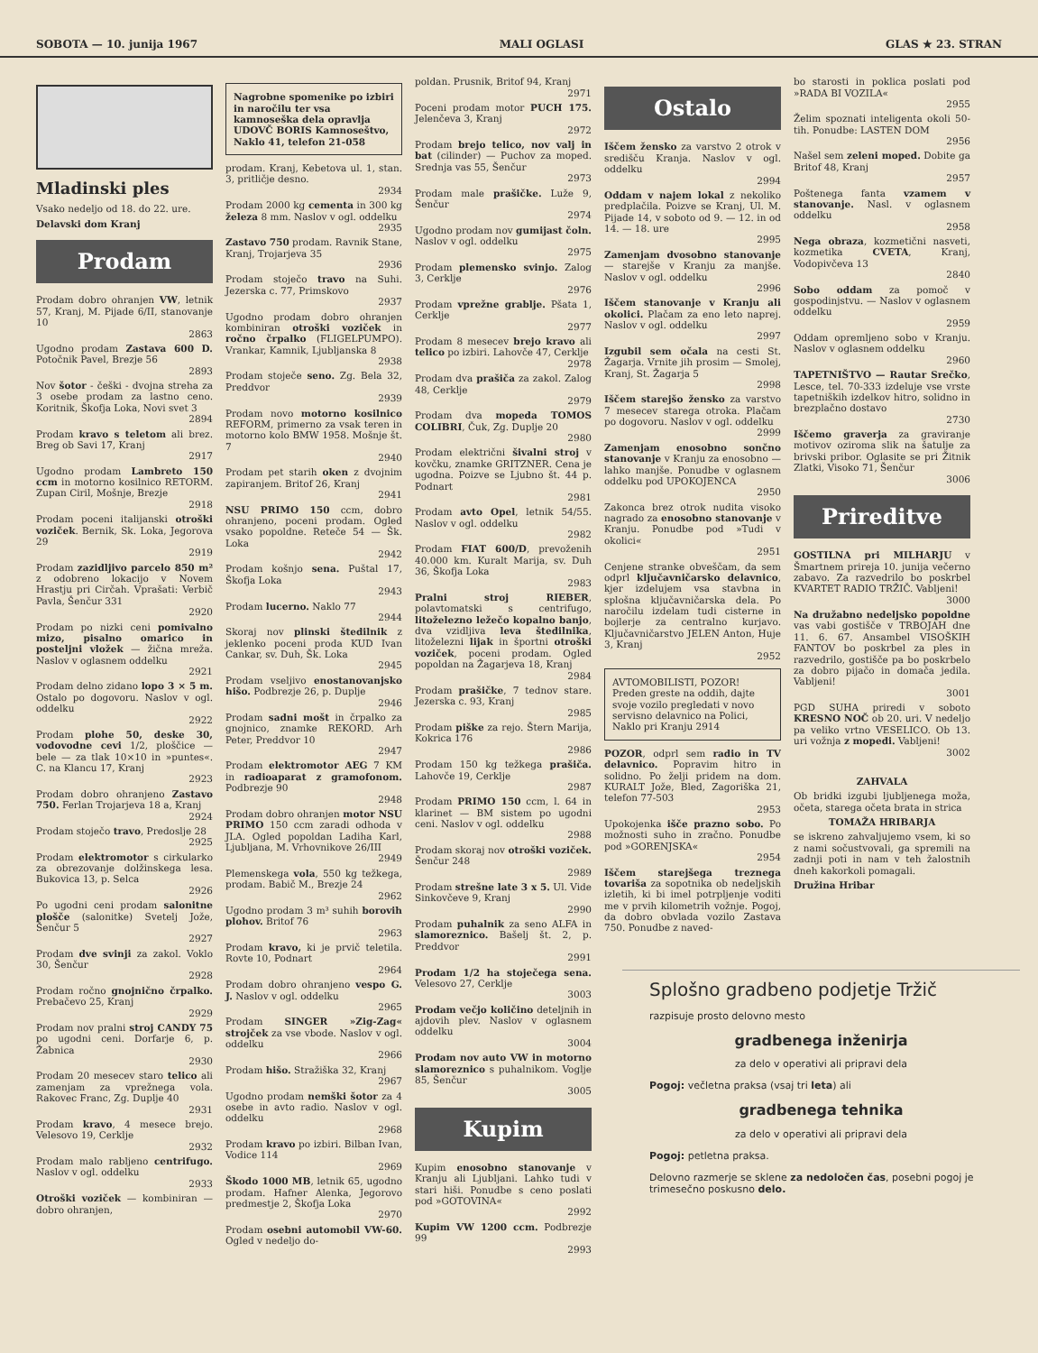SOBOTA — 10. junija 1967 MALI OGLASI GLAS ★ 23. STRAN
Mladinski ples
Vsako nedeljo od 18. do 22. ure.
Delavski dom Kranj
Prodam
Prodam dobro ohranjen VW, letnik 57, Kranj, M. Pijade 6/II, stanovanje 10
2863
Ugodno prodam Zastava 600 D. Potočnik Pavel, Brezje 56
2893
Nov šotor - češki - dvojna streha za 3 osebe prodam za lastno ceno. Koritnik, Škofja Loka, Novi svet 3
2894
Prodam kravo s teletom ali brez. Breg ob Savi 17, Kranj
2917
Ugodno prodam Lambreto 150 ccm in motorno kosilnico RETORM. Zupan Ciril, Mošnje, Brezje
2918
Prodam poceni italijanski otroški voziček. Bernik, Sk. Loka, Jegorova 29
2919
Prodam zazidljivo parcelo 850 m² z odobreno lokacijo v Novem Hrastju pri Cirčah. Vprašati: Verbič Pavla, Šenčur 331
2920
Prodam po nizki ceni pomivalno mizo, pisalno omarico in posteljni vložek — žična mreža. Naslov v oglasnem oddelku
2921
Prodam delno zidano lopo 3 × 5 m. Ostalo po dogovoru. Naslov v ogl. oddelku
2922
Prodam plohe 50, deske 30, vodovodne cevi 1/2, ploščice — bele — za tlak 10×10 in »puntes«. C. na Klancu 17, Kranj
2923
Prodam dobro ohranjeno Zastavo 750. Ferlan Trojarjeva 18 a, Kranj
2924
Prodam stoječo travo, Predoslje 28
2925
Prodam elektromotor s cirkularko za obrezovanje dolžinskega lesa. Bukovica 13, p. Selca
2926
Po ugodni ceni prodam salonitne plošče (salonitke) Svetelj Jože, Šenčur 5
2927
Prodam dve svinji za zakol. Voklo 30, Šenčur
2928
Prodam ročno gnojnično črpalko. Prebačevo 25, Kranj
2929
Prodam nov pralni stroj CANDY 75 po ugodni ceni. Dorfarje 6, p. Žabnica
2930
Prodam 20 mesecev staro telico ali zamenjam za vprežnega vola. Rakovec Franc, Zg. Duplje 40
2931
Prodam kravo, 4 mesece brejo. Velesovo 19, Cerklje
2932
Prodam malo rabljeno centrifugo. Naslov v ogl. oddelku
2933
Otroški voziček — kombiniran — dobro ohranjen,
Nagrobne spomenike po izbiri in naročilu ter vsa kamnoseška dela opravlja UDOVČ BORIS Kamnoseštvo, Naklo 41, telefon 21-058
prodam. Kranj, Kebetova ul. 1, stan. 3, pritličje desno.
2934
Prodam 2000 kg cementa in 300 kg železa 8 mm. Naslov v ogl. oddelku
2935
Zastavo 750 prodam. Ravnik Stane, Kranj, Trojarjeva 35
2936
Prodam stoječo travo na Suhi. Jezerska c. 77, Primskovo
2937
Ugodno prodam dobro ohranjen kombiniran otroški voziček in ročno črpalko (FLIGELPUMPO). Vrankar, Kamnik, Ljubljanska 8
2938
Prodam stoječe seno. Zg. Bela 32, Preddvor
2939
Prodam novo motorno kosilnico REFORM, primerno za vsak teren in motorno kolo BMW 1958. Mošnje št. 7
2940
Prodam pet starih oken z dvojnim zapiranjem. Britof 26, Kranj
2941
NSU PRIMO 150 ccm, dobro ohranjeno, poceni prodam. Ogled vsako popoldne. Reteče 54 — Šk. Loka
2942
Prodam košnjo sena. Puštal 17, Škofja Loka
2943
Prodam lucerno. Naklo 77
2944
Skoraj nov plinski štedilnik z jeklenko poceni proda KUD Ivan Cankar, sv. Duh, Šk. Loka
2945
Prodam vseljivo enostanovanjsko hišo. Podbrezje 26, p. Duplje
2946
Prodam sadni mošt in črpalko za gnojnico, znamke REKORD. Arh Peter, Preddvor 10
2947
Prodam elektromotor AEG 7 KM in radioaparat z gramofonom. Podbrezje 90
2948
Prodam dobro ohranjen motor NSU PRIMO 150 ccm zaradi odhoda v JLA. Ogled popoldan Ladiha Karl, Ljubljana, M. Vrhovnikove 26/III
2949
Plemenskega vola, 550 kg težkega, prodam. Babič M., Brezje 24
2962
Ugodno prodam 3 m³ suhih borovih plohov. Britof 76
2963
Prodam kravo, ki je prvič teletila. Rovte 10, Podnart
2964
Prodam dobro ohranjeno vespo G. J. Naslov v ogl. oddelku
2965
Prodam SINGER »Zig-Zag« strojček za vse vbode. Naslov v ogl. oddelku
2966
Prodam hišo. Stražiška 32, Kranj
2967
Ugodno prodam nemški šotor za 4 osebe in avto radio. Naslov v ogl. oddelku
2968
Prodam kravo po izbiri. Bilban Ivan, Vodice 114
2969
Škodo 1000 MB, letnik 65, ugodno prodam. Hafner Alenka, Jegorovo predmestje 2, Škofja Loka
2970
Prodam osebni automobil VW-60. Ogled v nedeljo do-
poldan. Prusnik, Britof 94, Kranj
2971
Poceni prodam motor PUCH 175. Jelenčeva 3, Kranj
2972
Prodam brejo telico, nov valj in bat (cilinder) — Puchov za moped. Srednja vas 55, Šenčur
2973
Prodam male prašičke. Luže 9, Šenčur
2974
Ugodno prodam nov gumijast čoln. Naslov v ogl. oddelku
2975
Prodam plemensko svinjo. Zalog 3, Cerklje
2976
Prodam vprežne grablje. Pšata 1, Cerklje
2977
Prodam 8 mesecev brejo kravo ali telico po izbiri. Lahovče 47, Cerklje
2978
Prodam dva prašiča za zakol. Zalog 48, Cerklje
2979
Prodam dva mopeda TOMOS COLIBRI, Čuk, Zg. Duplje 20
2980
Prodam električni šivalni stroj v kovčku, znamke GRITZNER. Cena je ugodna. Poizve se Ljubno št. 44 p. Podnart
2981
Prodam avto Opel, letnik 54/55. Naslov v ogl. oddelku
2982
Prodam FIAT 600/D, prevoženih 40.000 km. Kuralt Marija, sv. Duh 36, Škofja Loka
2983
Pralni stroj RIEBER, polavtomatski s centrifugo, litoželezno ležečo kopalno banjo, dva vzidljiva leva štedilnika, litoželezni lijak in športni otroški voziček, poceni prodam. Ogled popoldan na Žagarjeva 18, Kranj
2984
Prodam prašičke, 7 tednov stare. Jezerska c. 93, Kranj
2985
Prodam piške za rejo. Štern Marija, Kokrica 176
2986
Prodam 150 kg težkega prašiča. Lahovče 19, Cerklje
2987
Prodam PRIMO 150 ccm, l. 64 in klarinet — BM sistem po ugodni ceni. Naslov v ogl. oddelku
2988
Prodam skoraj nov otroški voziček. Šenčur 248
2989
Prodam strešne late 3 x 5. Ul. Vide Sinkovčeve 9, Kranj
2990
Prodam puhalnik za seno ALFA in slamoreznico. Bašelj št. 2, p. Preddvor
2991
Prodam 1/2 ha stoječega sena. Velesovo 27, Cerklje
3003
Prodam večjo količino deteljnih in ajdovih plev. Naslov v oglasnem oddelku
3004
Prodam nov auto VW in motorno slamoreznico s puhalnikom. Voglje 85, Šenčur
3005
Kupim
Kupim enosobno stanovanje v Kranju ali Ljubljani. Lahko tudi v stari hiši. Ponudbe s ceno poslati pod »GOTOVINA«
2992
Kupim VW 1200 ccm. Podbrezje 99
2993
Ostalo
Iščem žensko za varstvo 2 otrok v središču Kranja. Naslov v ogl. oddelku
2994
Oddam v najem lokal z nekoliko predplačila. Poizve se Kranj, Ul. M. Pijade 14, v soboto od 9. — 12. in od 14. — 18. ure
2995
Zamenjam dvosobno stanovanje — starejše v Kranju za manjše. Naslov v ogl. oddelku
2996
Iščem stanovanje v Kranju ali okolici. Plačam za eno leto naprej. Naslov v ogl. oddelku
2997
Izgubil sem očala na cesti St. Žagarja. Vrnite jih prosim — Smolej, Kranj, St. Žagarja 5
2998
Iščem starejšo žensko za varstvo 7 mesecev starega otroka. Plačam po dogovoru. Naslov v ogl. oddelku
2999
Zamenjam enosobno sončno stanovanje v Kranju za enosobno — lahko manjše. Ponudbe v oglasnem oddelku pod UPOKOJENCA
2950
Zakonca brez otrok nudita visoko nagrado za enosobno stanovanje v Kranju. Ponudbe pod »Tudi v okolici«
2951
Cenjene stranke obveščam, da sem odprl ključavničarsko delavnico, kjer izdelujem vsa stavbna in splošna ključavničarska dela. Po naročilu izdelam tudi cisterne in bojlerje za centralno kurjavo. Ključavničarstvo JELEN Anton, Huje 3, Kranj
2952
AVTOMOBILISTI, POZOR! Preden greste na oddih, dajte svoje vozilo pregledati v novo servisno delavnico na Polici, Naklo pri Kranju 2914
POZOR, odprl sem radio in TV delavnico. Popravim hitro in solidno. Po želji pridem na dom. KURALT Jože, Bled, Zagoriška 21, telefon 77-503
2953
Upokojenka išče prazno sobo. Po možnosti suho in zračno. Ponudbe pod »GORENJSKA«
2954
Iščem starejšega treznega tovariša za sopotnika ob nedeljskih izletih, ki bi imel potrpljenje voditi me v prvih kilometrih vožnje. Pogoj, da dobro obvlada vozilo Zastava 750. Ponudbe z naved-
bo starosti in poklica poslati pod »RADA BI VOZILA«
2955
Želim spoznati inteligenta okoli 50-tih. Ponudbe: LASTEN DOM
2956
Našel sem zeleni moped. Dobite ga Britof 48, Kranj
2957
Poštenega fanta vzamem v stanovanje. Nasl. v oglasnem oddelku
2958
Nega obraza, kozmetični nasveti, kozmetika CVETA, Kranj, Vodopivčeva 13
2840
Sobo oddam za pomoč v gospodinjstvu. — Naslov v oglasnem oddelku
2959
Oddam opremljeno sobo v Kranju. Naslov v oglasnem oddelku
2960
TAPETNIŠTVO — Rautar Srečko, Lesce, tel. 70-333 izdeluje vse vrste tapetniških izdelkov hitro, solidno in brezplačno dostavo
2730
Iščemo graverja za graviranje motivov oziroma slik na šatulje za brivski pribor. Oglasite se pri Žitnik Zlatki, Visoko 71, Šenčur
3006
Prireditve
GOSTILNA pri MILHARJU v Šmartnem prireja 10. junija večerno zabavo. Za razvedrilo bo poskrbel KVARTET RADIO TRŽIČ. Vabljeni!
3000
Na družabno nedeljsko popoldne vas vabi gostišče v TRBOJAH dne 11. 6. 67. Ansambel VISOŠKIH FANTOV bo poskrbel za ples in razvedrilo, gostišče pa bo poskrbelo za dobro pijačo in domača jedila. Vabljeni!
3001
PGD SUHA priredi v soboto KRESNO NOČ ob 20. uri. V nedeljo pa veliko vrtno VESELICO. Ob 13. uri vožnja z mopedi. Vabljeni!
3002
ZAHVALA
Ob bridki izgubi ljubljenega moža, očeta, starega očeta brata in strica
TOMAŽA HRIBARJA
se iskreno zahvaljujemo vsem, ki so z nami sočustvovali, ga spremili na zadnji poti in nam v teh žalostnih dneh kakorkoli pomagali.
Družina Hribar
Splošno gradbeno podjetje Tržič
razpisuje prosto delovno mesto
gradbenega inženirja
za delo v operativi ali pripravi dela
Pogoj: večletna praksa (vsaj tri leta) ali
gradbenega tehnika
za delo v operativi ali pripravi dela
Pogoj: petletna praksa.
Delovno razmerje se sklene za nedoločen čas, posebni pogoj je trimesečno poskusno delo.